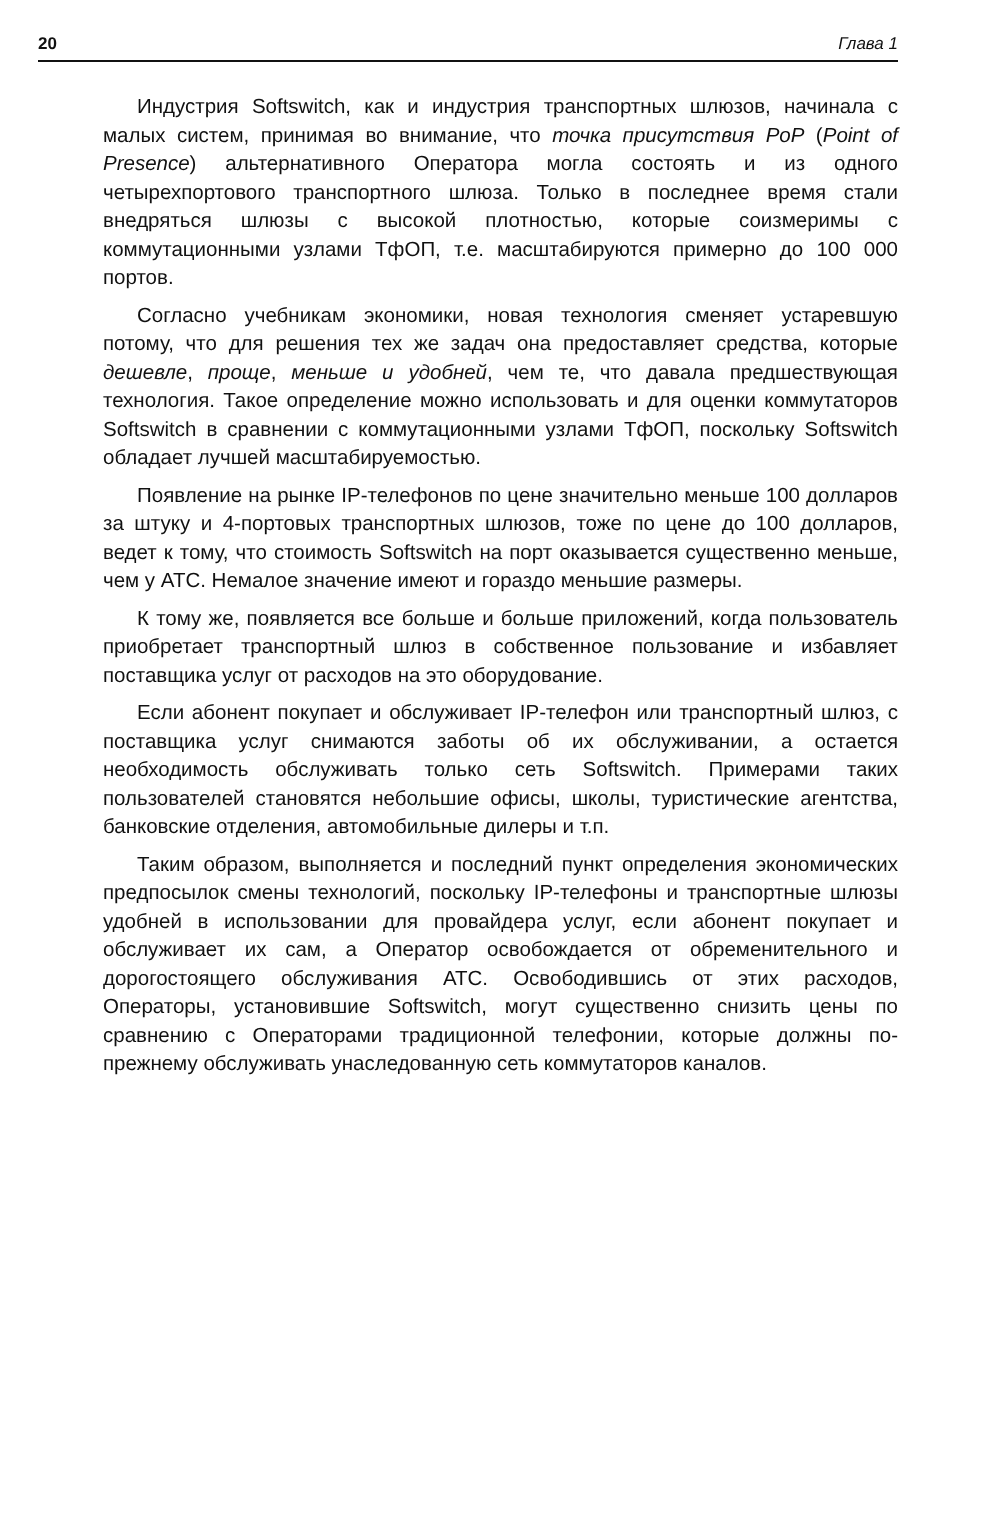20 Глава 1
Индустрия Softswitch, как и индустрия транспортных шлюзов, начинала с малых систем, принимая во внимание, что точка присутствия PoP (Point of Presence) альтернативного Оператора могла состоять и из одного четырехпортового транспортного шлюза. Только в последнее время стали внедряться шлюзы с высокой плотностью, которые соизмеримы с коммутационными узлами ТфОП, т.е. масштабируются примерно до 100 000 портов.
Согласно учебникам экономики, новая технология сменяет устаревшую потому, что для решения тех же задач она предоставляет средства, которые дешевле, проще, меньше и удобней, чем те, что давала предшествующая технология. Такое определение можно использовать и для оценки коммутаторов Softswitch в сравнении с коммутационными узлами ТфОП, поскольку Softswitch обладает лучшей масштабируемостью.
Появление на рынке IP-телефонов по цене значительно меньше 100 долларов за штуку и 4-портовых транспортных шлюзов, тоже по цене до 100 долларов, ведет к тому, что стоимость Softswitch на порт оказывается существенно меньше, чем у АТС. Немалое значение имеют и гораздо меньшие размеры.
К тому же, появляется все больше и больше приложений, когда пользователь приобретает транспортный шлюз в собственное пользование и избавляет поставщика услуг от расходов на это оборудование.
Если абонент покупает и обслуживает IP-телефон или транспортный шлюз, с поставщика услуг снимаются заботы об их обслуживании, а остается необходимость обслуживать только сеть Softswitch. Примерами таких пользователей становятся небольшие офисы, школы, туристические агентства, банковские отделения, автомобильные дилеры и т.п.
Таким образом, выполняется и последний пункт определения экономических предпосылок смены технологий, поскольку IP-телефоны и транспортные шлюзы удобней в использовании для провайдера услуг, если абонент покупает и обслуживает их сам, а Оператор освобождается от обременительного и дорогостоящего обслуживания АТС. Освободившись от этих расходов, Операторы, установившие Softswitch, могут существенно снизить цены по сравнению с Операторами традиционной телефонии, которые должны по-прежнему обслуживать унаследованную сеть коммутаторов каналов.